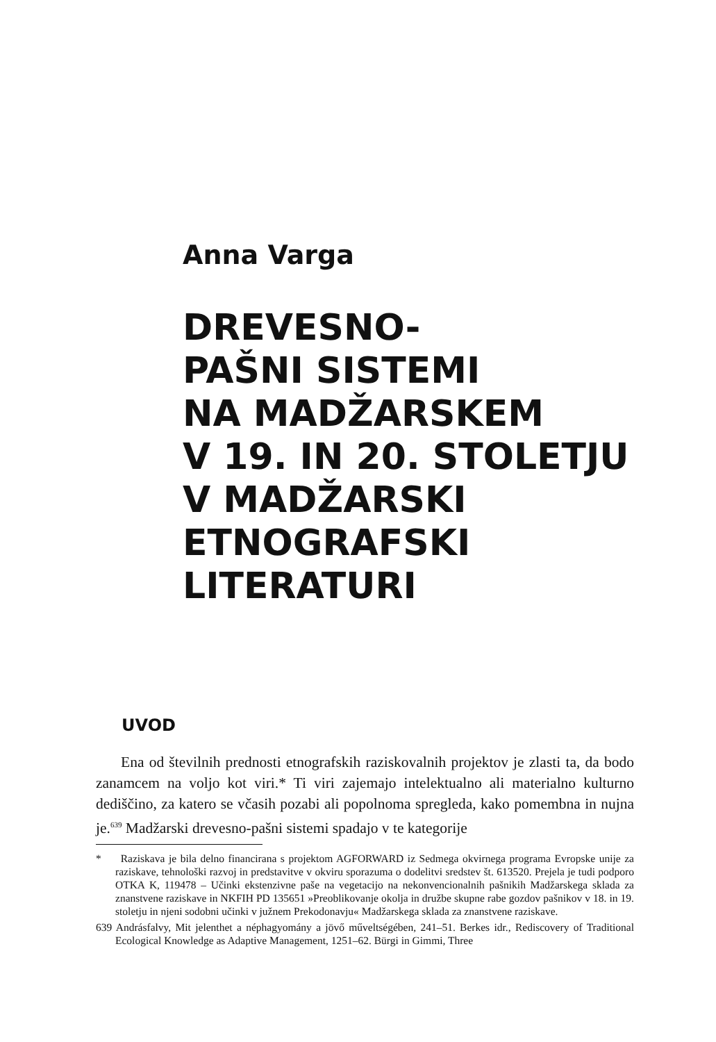Anna Varga
DREVESNO-
PAŠNI SISTEMI
NA MADŽARSKEM
V 19. IN 20. STOLETJU
V MADŽARSKI
ETNOGRAFSKI
LITERATURI
UVOD
Ena od številnih prednosti etnografskih raziskovalnih projektov je zlasti ta, da bodo zanamcem na voljo kot viri.* Ti viri zajemajo intelektualno ali materialno kulturno dediščino, za katero se včasih pozabi ali popolnoma spregleda, kako pomembna in nujna je.<sup>639</sup> Madžarski drevesno-pašni sistemi spadajo v te kategorije
* Raziskava je bila delno financirana s projektom AGFORWARD iz Sedmega okvirnega programa Evropske unije za raziskave, tehnološki razvoj in predstavitve v okviru sporazuma o dodelitvi sredstev št. 613520. Prejela je tudi podporo OTKA K, 119478 – Učinki ekstenzivne paše na vegetacijo na nekonvencionalnih pašnikih Madžarskega sklada za znanstvene raziskave in NKFIH PD 135651 »Preoblikovanje okolja in družbe skupne rabe gozdov pašnikov v 18. in 19. stoletju in njeni sodobni učinki v južnem Prekodonavju« Madžarskega sklada za znanstvene raziskave.
639 Andrásfalvy, Mit jelenthet a néphagyomány a jövő műveltségében, 241–51. Berkes idr., Rediscovery of Traditional Ecological Knowledge as Adaptive Management, 1251–62. Bürgi in Gimmi, Three